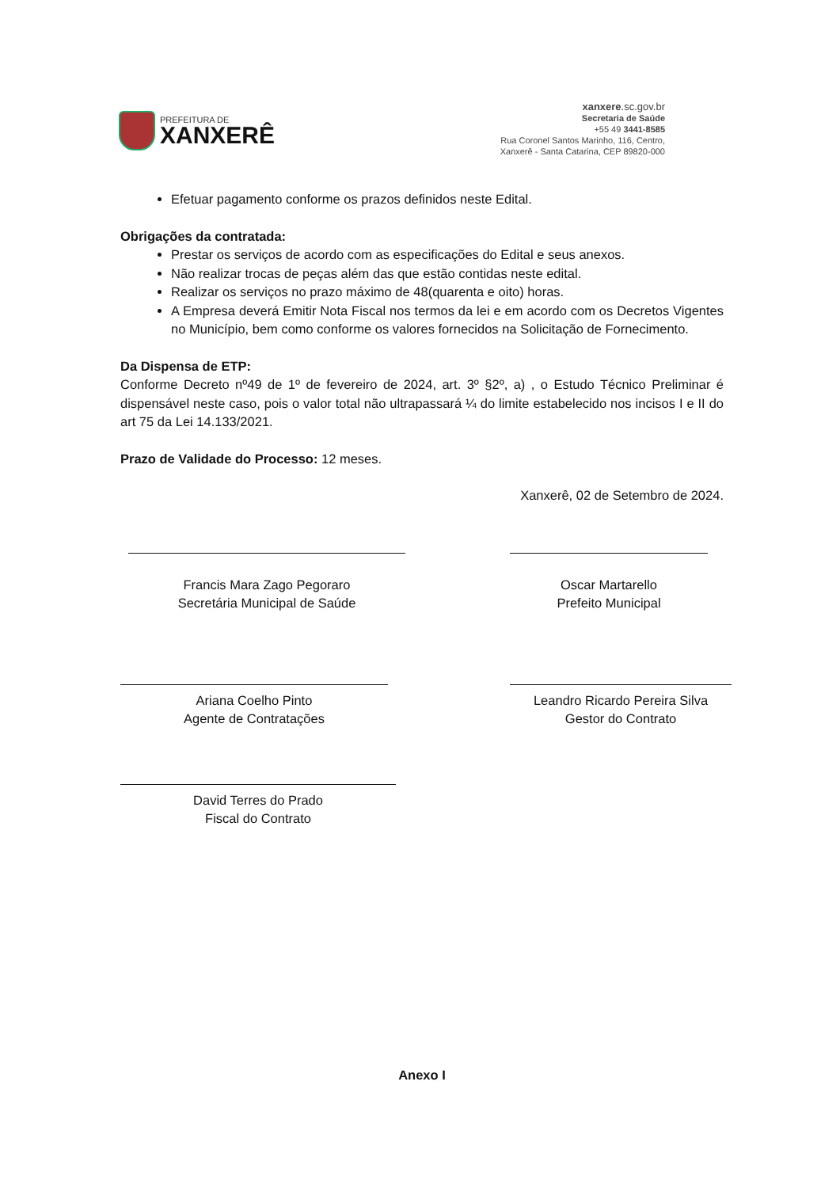PREFEITURA DE
XANXERÊ
xanxere.sc.gov.br
Secretaria de Saúde
+55 49 3441-8585
Rua Coronel Santos Marinho, 116, Centro,
Xanxerê - Santa Catarina, CEP 89820-000
Efetuar pagamento conforme os prazos definidos neste Edital.
Obrigações da contratada:
Prestar os serviços de acordo com as especificações do Edital e seus anexos.
Não realizar trocas de peças além das que estão contidas neste edital.
Realizar os serviços no prazo máximo de 48(quarenta e oito) horas.
A Empresa deverá Emitir Nota Fiscal nos termos da lei e em acordo com os Decretos Vigentes no Município, bem como conforme os valores fornecidos na Solicitação de Fornecimento.
Da Dispensa de ETP:
Conforme Decreto nº49 de 1º de fevereiro de 2024, art. 3º §2º, a) , o Estudo Técnico Preliminar é dispensável neste caso, pois o valor total não ultrapassará ¼ do limite estabelecido nos incisos I e II do art 75 da Lei 14.133/2021.
Prazo de Validade do Processo: 12 meses.
Xanxerê, 02 de Setembro de 2024.
Francis Mara Zago Pegoraro
Secretária Municipal de Saúde
Oscar Martarello
Prefeito Municipal
Ariana Coelho Pinto
Agente de Contratações
Leandro Ricardo Pereira Silva
Gestor do Contrato
David Terres do Prado
Fiscal do Contrato
Anexo I